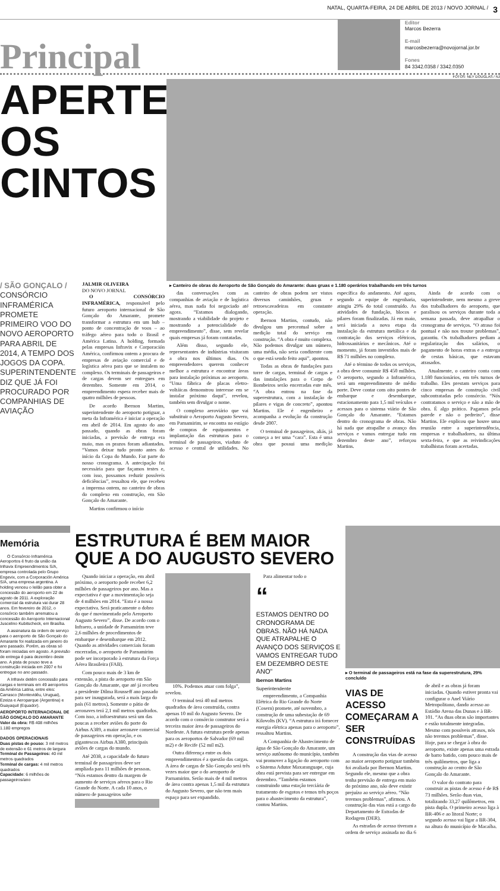NATAL, QUARTA-FEIRA, 24 DE ABRIL DE 2013 / NOVO JORNAL / 3
Principal
Editor
Marcos Bezerra
E-mail
marcosbezerra@novojornal.jor.br
Fones
84 3342.0358 / 3342.0350
FOTOS: NEY DOUGLAS / NJ
APERTEM OS CINTOS
/ SÃO GONÇALO /
CONSÓRCIO INFRAMÉRICA PROMETE PRIMEIRO VOO DO NOVO AEROPORTO PARA ABRIL DE 2014, A TEMPO DOS JOGOS DA COPA. SUPERINTENDENTE DIZ QUE JÁ FOI PROCURADO POR COMPANHIAS DE AVIAÇÃO
JALMIR OLIVEIRA
DO NOVO JORNAL
O CONSÓRCIO INFRAMÉRICA, responsável pelo futuro aeroporto internacional de São Gonçalo do Amarante, promete transformar a estrutura em um hub – ponto de concentração de voos – ao tráfego aéreo para todo o Brasil e América Latina. A holding, formada pelas empresas Infravix e Corporación América, confirmou ontem a procura de empresas de aviação comercial e de logística aérea para que se instalem no complexo. Os terminais de passageiros e de cargas devem ser entregues em dezembro. Somente em 2014, o empreendimento espera receber mais de quatro milhões de pessoas.
De acordo Ibernon Martins, superintendente do aeroporto potiguar, a meta da Inframérica é iniciar a operação em abril de 2014. Em agosto do ano passado, quando as obras foram iniciadas, a previsão de entrega era maio, mas os prazos foram adiantados. “Vamos deixar tudo pronto antes do início da Copa do Mundo. Faz parte do nosso cronograma. A antecipação foi necessária para que façamos testes e, com isso, possamos reduzir possíveis deficiências”, ressaltou ele, que recebeu a imprensa ontem, no canteiro de obras do complexo em construção, em São Gonçalo do Amarante.
Martins confirmou o início
▸ Canteiro de obras do Aeroporto de São Gonçalo do Amarante: duas gruas e 1.180 operários trabalhando em três turnos
das conversações com as companhias de aviação e de logística aérea, mas nada foi negociado até agora. “Estamos dialogando, mostrando a viabilidade do projeto e mostrando a potencialidade do empreendimento”, disse, sem revelar quais empresas já foram contatadas.
Além disso, segundo ele, representantes de indústrias visitaram a obra nos últimos dias. Os empreendedores querem conhecer melhor a estrutura e encontrar áreas para instalação próximas ao aeroporto. “Uma fábrica de placas eletro-voltáicas demonstrou interesse em se instalar próximo daqui”, revelou, também sem divulgar o nome.
O complexo aeroviário que vai substituir o Aeroporto Augusto Severo, em Parnamirim, se encontra no estágio de compras de equipamentos e implantação das estruturas para o terminal de passageiros, viaduto de acesso e central de utilidades. No canteiro de obras podem ser vistos diversos caminhões, gruas e retroescavadeiras em constante operação.
Ibernon Martins, contudo, não divulgou um percentual sobre a medição total do serviço em construção. “A obra é muito complexa. Não podemos divulgar um número, uma média, não seria condizente com o que está sendo feito aqui”, apontou.
Todas as obras de fundações para torre de cargas, terminal de cargas e das instalações para o Corpo de Bombeiros serão encerradas este mês. “A obra entrou na fase da superestrutura, com a instalação de pilares e vigas de concreto”, apontou Martins. Ele é engenheiro e acompanha a evolução da construção desde 2007.
O terminal de passageiros, aliás, já começa a ter uma “cara”. Esta é uma obra que possui uma medição específica do andamento. Até agora, segundo a equipe de engenharia, atingiu 29% do total construído. As atividades de fundação, blocos e pilares foram finalizadas. Já em maio, será iniciada a nova etapa da instalação da estrutura metálica e da contratação dos serviços elétricos, hidrossanitários e mecânicos. Até o momento, já foram investidos mais de R$ 71 milhões no complexo.
Até o término de todos os serviços, a obra deve consumir R$ 450 milhões. O aeroporto, segundo a Inframérica, será um empreendimento de médio porte. Deve contar com oito pontes de embarque e desembarque, estacionamento para 1,5 mil veículos e acessos para o sistema viário de São Gonçalo do Amarante. “Estamos dentro do cronograma de obras. Não há nada que atrapalhe o avanço dos serviços e vamos entregar tudo em dezembro deste ano”, reforçou Martins.
Ainda de acordo com o superintendente, nem mesmo a greve dos trabalhadores do aeroporto, que paralisou os serviços durante toda a semana passada, deve atrapalhar o cronograma de serviços. “O atraso foi pontual e não nos trouxe problemas”, garantiu. Os trabalhadores pediam a regularização dos salários, o pagamento de horas extras e a entrega de cestas básicas, que estavam atrasados.
Atualmente, o canteiro conta com 1.180 funcionários, em três turnos de trabalho. Eles prestam serviços para cinco empresas de construção civil subcontratadas pelo consórcio. “Nós contratamos o serviço e não a mão de obra. É algo prático. Pagamos pela parede e não o pedreiro”, disse Martins. Ele explicou que houve uma reunião entre a superintendência, empresas e trabalhadores, na última sexta-feira, e que as reivindicações trabalhistas foram acertadas.
Memória
O Consórcio Inframérica Aeroportos é fruto da união da Infravix Empreendimentos S/A, empresa controlada pelo Grupo Engevix, com a Corporación América S/A, uma empresa argentina. A holding venceu o leilão para obter a concessão do aeroporto em 22 de agosto de 2011. A exploração comercial da estrutura vai durar 28 anos. Em fevereiro de 2012, o consórcio também arrematou a concessão do Aeroporto Internacional Juscelino Kubitscheck, em Brasília.
A assinatura da ordem de serviço para o aeroporto de São Gonçalo do Amarante foi realizada em janeiro do ano passado. Porém, as obras só foram iniciadas em agosto. A previsão de entrega é para dezembro deste ano. A pista de pouso teve a construção iniciada em 2007 e foi entregue no ano passado.
A Infravix detém concessão para cargas e terminais em 49 aeroportos da América Latina, entre eles: Carrasco (Montevidéu, Uruguai), Ezeiza e Aeroparque (Argentina) e Guayaquil (Equador).
AEROPORTO INTERNACIONAL DE SÃO GONÇALO DO AMARANTE
Valor da obra: R$ 408 milhões
1.180 empregos
DADOS OPERACIONAIS
Duas pistas de pouso: 3 mil metros de extensão e 61 metros de largura
Terminal de Passageiros: 40 mil metros quadrados
Terminal de cargas: 4 mil metros quadrados
Capacidade: 6 milhões de passageiros/ano
ESTRUTURA É BEM MAIOR QUE A DO AUGUSTO SEVERO
Quando iniciar a operação, em abril próximo, o aeroporto pode receber 6,2 milhões de passageiros por ano. Mas a expectativa é que a movimentação seja de 4 milhões em 2014. “Esta é a nossa expectativa. Será praticamente o dobro do que é movimentado pelo Aeroporto Augusto Severo”, disse. De acordo com o Infraero, a unidade de Parnamirim teve 2,6 milhões de procedimentos de embarque e desembarque em 2012. Quando as atividades comerciais foram encerradas, o aeroporto de Parnamirim pode ser incorporado à estrutura da Força Aérea Brasileira (FAB).
Com pouco mais de 3 km de extensão, a pista do aeroporto em São Gonçalo do Amarante, que até já recebeu a presidente Dilma Rousseff ano passado para ser inaugurada, será a mais larga do país (61 metros). Somente o pátio de aeronaves terá 2,1 mil metros quadrados. Com isso, a infraestrutura será um das poucas a receber aviões do porte do Airbus A389, a maior aeronave comercial de passageiros em operação, e os gigantescos Airbus A380, principais aviões de cargas do mundo.
Até 2038, a capacidade do futuro terminal de passageiros deve ser ampliada para 11 milhões de pessoas. “Nós estamos dentro da margem de aumento de serviços aéreos para o Rio Grande do Norte. A cada 10 anos, o número de passageiros sobe
10%. Podemos atuar com folga”, revelou.
O terminal terá 40 mil metros quadrados de área construída, contra apenas 10 mil do Augusto Severo. De acordo com o consórcio construtor será a terceira maior área de passageiros do Nordeste. A futura estrutura perde apenas para os aeroportos de Salvador (69 mil m2) e de Recife (52 mil m2).
Outra diferença entre os dois empreendimentos é a questão das cargas. A área de cargas de São Gonçalo será três vezes maior que o do aeroporto de Parnamirim. Serão mais de 4 mil metros de área contra apenas 1,5 mil da estrutura do Augusto Severo, que não tem mais espaço para ser expandido.
Para alimentar todo o
“
ESTAMOS DENTRO DO CRONOGRAMA DE OBRAS. NÃO HÁ NADA QUE ATRAPALHE O AVANÇO DOS SERVIÇOS E VAMOS ENTREGAR TUDO EM DEZEMBRO DESTE ANO”
Ibernon Martins
Superintendente
empreendimento, a Companhia Elétrica do Rio Grande do Norte (Cosern) promete, até novembro, a construção de uma subestação de 69 Kilovolts (KV). “A estrutura irá fornecer energia elétrica apenas para o aeroporto”, ressaltou Martins.
A Companhia de Abastecimento de água de São Gonçalo do Amarante, um serviço autônomo do município, também vai promover a ligação do aeroporto com o Sistema Adutor Maxaranguape, cuja obra está prevista para ser entregue em dezembro. “Também estamos construindo uma estação terciária de tratamento de esgotos e temos três poços para o abastecimento da estrutura”, contou Martins.
▸ O terminal de passageiros está na fase da superestrutura, 29% concluído
VIAS DE ACESSO COMEÇARAM A SER CONSTRUÍDAS
A construção das vias de acesso ao maior aeroporto potiguar também foi avaliada por Ibernon Martins. Segundo ele, mesmo que a obra tenha previsão de entrega em maio do próximo ano, não deve existir prejuízo ao serviço aéreo. “Não teremos problemas”, afirmou. A construção das vias está a cargo do Departamento de Estradas de Rodagem (DER).
As estradas de acesso tiveram a ordem de serviço assinada no dia 6 de abril e as obras já foram iniciadas. Quando estiver pronta vai configurar o Anel Viário Metropolitano, dando acesso ao Estádio Arena das Dunas e à BR-101. “As duas obras são importantes e estão totalmente integradas. Mesmo com possíveis atrasos, nós não teremos problemas”, disse. Hoje, para se chegar à obra do aeroporto, existe apenas uma estrada de barro batido, com pouco mais de três quilômetros, que liga a construção ao centro de São Gonçalo do Amarante.
O valor do contrato para construir as pistas de acesso é de R$ 73 milhões. Serão duas vias, totalizando 33,27 quilômetros, em pista dupla. O primeiro acesso liga à BR-406 e ao litoral Norte; o segundo acesso vai ligar a BR-304, na altura do município de Macaíba.